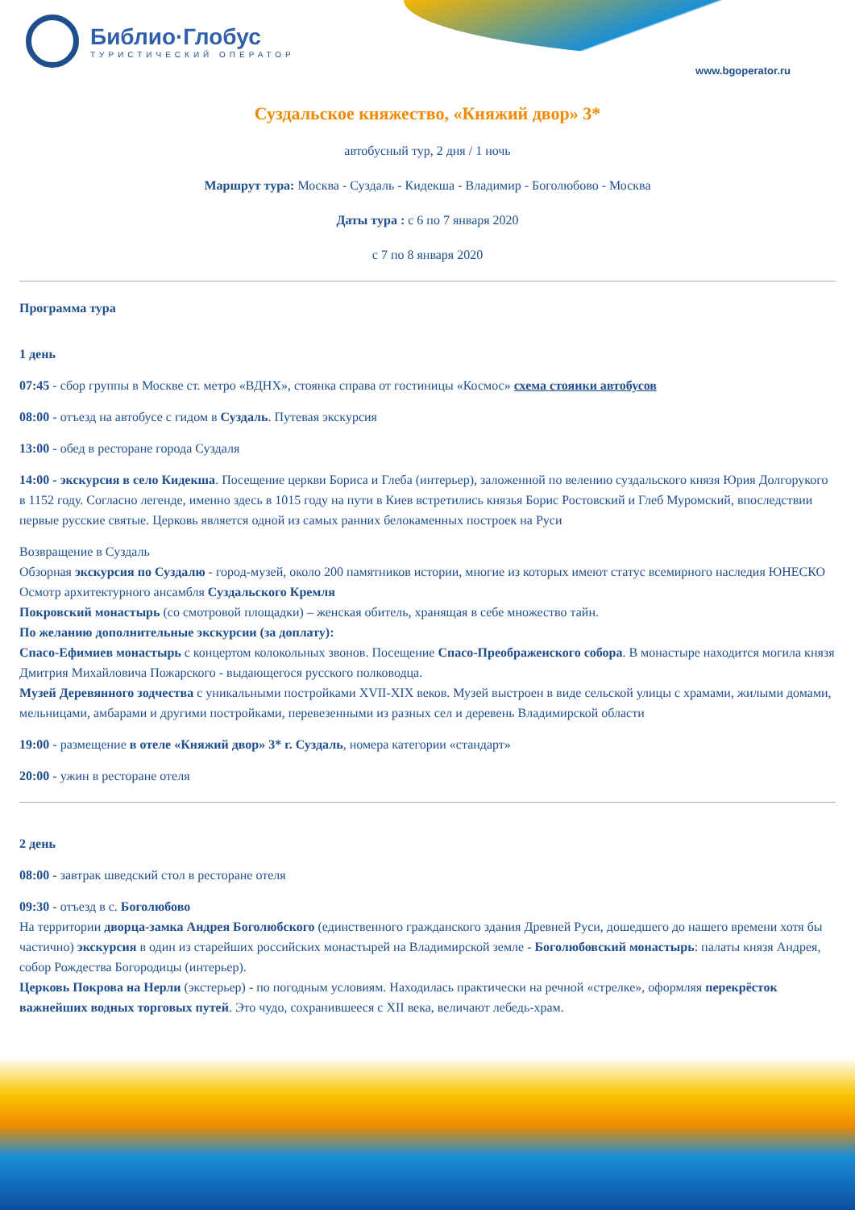Библио·Глобус
ТУРИСТИЧЕСКИЙ ОПЕРАТОР
www.bgoperator.ru
Суздальское княжество, «Княжий двор» 3*
автобусный тур, 2 дня / 1 ночь
Маршрут тура: Москва - Суздаль - Кидекша - Владимир - Боголюбово - Москва
Даты тура : с 6 по 7 января 2020
с 7 по 8 января 2020
Программа тура
1 день
07:45 - сбор группы в Москве ст. метро «ВДНХ», стоянка справа от гостиницы «Космос» схема стоянки автобусов
08:00 - отъезд на автобусе с гидом в Суздаль. Путевая экскурсия
13:00 - обед в ресторане города Суздаля
14:00 - экскурсия в село Кидекша. Посещение церкви Бориса и Глеба (интерьер), заложенной по велению суздальского князя Юрия Долгорукого в 1152 году. Согласно легенде, именно здесь в 1015 году на пути в Киев встретились князья Борис Ростовский и Глеб Муромский, впоследствии первые русские святые. Церковь является одной из самых ранних белокаменных построек на Руси
Возвращение в Суздаль
Обзорная экскурсия по Суздалю - город-музей, около 200 памятников истории, многие из которых имеют статус всемирного наследия ЮНЕСКО
Осмотр архитектурного ансамбля Суздальского Кремля
Покровский монастырь (со смотровой площадки) – женская обитель, хранящая в себе множество тайн.
По желанию дополнительные экскурсии (за доплату):
Спасо-Ефимиев монастырь с концертом колокольных звонов. Посещение Спасо-Преображенского собора. В монастыре находится могила князя Дмитрия Михайловича Пожарского - выдающегося русского полководца.
Музей Деревянного зодчества с уникальными постройками XVII-XIX веков. Музей выстроен в виде сельской улицы с храмами, жилыми домами, мельницами, амбарами и другими постройками, перевезенными из разных сел и деревень Владимирской области
19:00 - размещение в отеле «Княжий двор» 3* г. Суздаль, номера категории «стандарт»
20:00 - ужин в ресторане отеля
2 день
08:00 - завтрак шведский стол в ресторане отеля
09:30 - отъезд в с. Боголюбово
На территории дворца-замка Андрея Боголюбского (единственного гражданского здания Древней Руси, дошедшего до нашего времени хотя бы частично) экскурсия в один из старейших российских монастырей на Владимирской земле - Боголюбовский монастырь: палаты князя Андрея, собор Рождества Богородицы (интерьер).
Церковь Покрова на Нерли (экстерьер) - по погодным условиям. Находилась практически на речной «стрелке», оформляя перекрёсток важнейших водных торговых путей. Это чудо, сохранившееся с XII века, величают лебедь-храм.